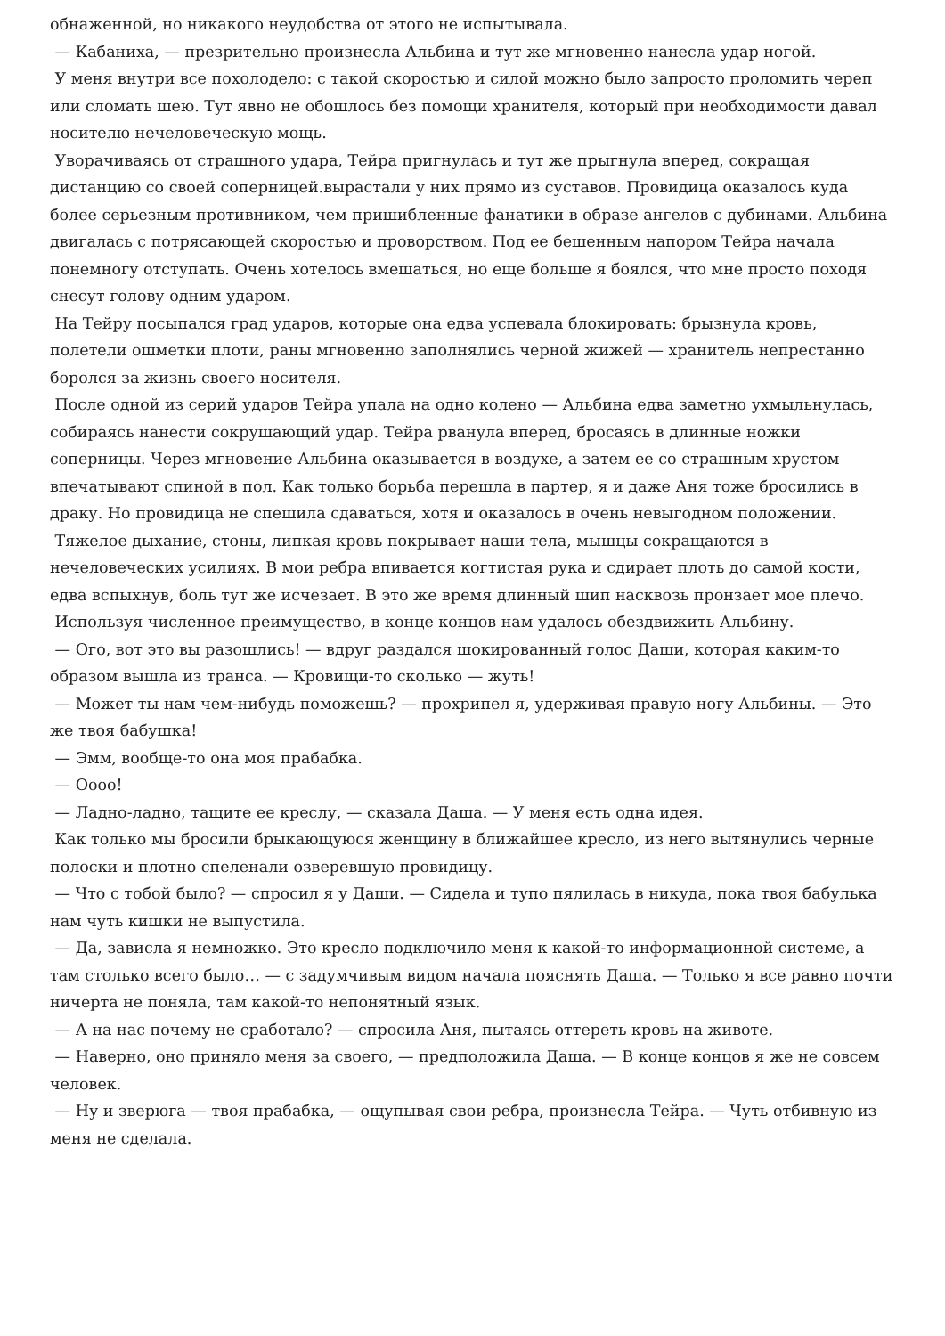обнаженной, но никакого неудобства от этого не испытывала.
— Кабаниха, — презрительно произнесла Альбина и тут же мгновенно нанесла удар ногой.
У меня внутри все похолодело: с такой скоростью и силой можно было запросто проломить череп или сломать шею. Тут явно не обошлось без помощи хранителя, который при необходимости давал носителю нечеловеческую мощь.
Уворачиваясь от страшного удара, Тейра пригнулась и тут же прыгнула вперед, сокращая дистанцию со своей соперницей.вырастали у них прямо из суставов. Провидица оказалось куда более серьезным противником, чем пришибленные фанатики в образе ангелов с дубинами. Альбина двигалась с потрясающей скоростью и проворством. Под ее бешенным напором Тейра начала понемногу отступать. Очень хотелось вмешаться, но еще больше я боялся, что мне просто походя снесут голову одним ударом.
На Тейру посыпался град ударов, которые она едва успевала блокировать: брызнула кровь, полетели ошметки плоти, раны мгновенно заполнялись черной жижей — хранитель непрестанно боролся за жизнь своего носителя.
После одной из серий ударов Тейра упала на одно колено — Альбина едва заметно ухмыльнулась, собираясь нанести сокрушающий удар. Тейра рванула вперед, бросаясь в длинные ножки соперницы. Через мгновение Альбина оказывается в воздухе, а затем ее со страшным хрустом впечатывают спиной в пол. Как только борьба перешла в партер, я и даже Аня тоже бросились в драку. Но провидица не спешила сдаваться, хотя и оказалось в очень невыгодном положении.
Тяжелое дыхание, стоны, липкая кровь покрывает наши тела, мышцы сокращаются в нечеловеческих усилиях. В мои ребра впивается когтистая рука и сдирает плоть до самой кости, едва вспыхнув, боль тут же исчезает. В это же время длинный шип насквозь пронзает мое плечо.
Используя численное преимущество, в конце концов нам удалось обездвижить Альбину.
— Ого, вот это вы разошлись! — вдруг раздался шокированный голос Даши, которая каким-то образом вышла из транса. — Кровищи-то сколько — жуть!
— Может ты нам чем-нибудь поможешь? — прохрипел я, удерживая правую ногу Альбины. — Это же твоя бабушка!
— Эмм, вообще-то она моя прабабка.
— Оооо!
— Ладно-ладно, тащите ее креслу, — сказала Даша. — У меня есть одна идея.
Как только мы бросили брыкающуюся женщину в ближайшее кресло, из него вытянулись черные полоски и плотно спеленали озверевшую провидицу.
— Что с тобой было? — спросил я у Даши. — Сидела и тупо пялилась в никуда, пока твоя бабулька нам чуть кишки не выпустила.
— Да, зависла я немножко. Это кресло подключило меня к какой-то информационной системе, а там столько всего было… — с задумчивым видом начала пояснять Даша. — Только я все равно почти ничерта не поняла, там какой-то непонятный язык.
— А на нас почему не сработало? — спросила Аня, пытаясь оттереть кровь на животе.
— Наверно, оно приняло меня за своего, — предположила Даша. — В конце концов я же не совсем человек.
— Ну и зверюга — твоя прабабка, — ощупывая свои ребра, произнесла Тейра. — Чуть отбивную из меня не сделала.